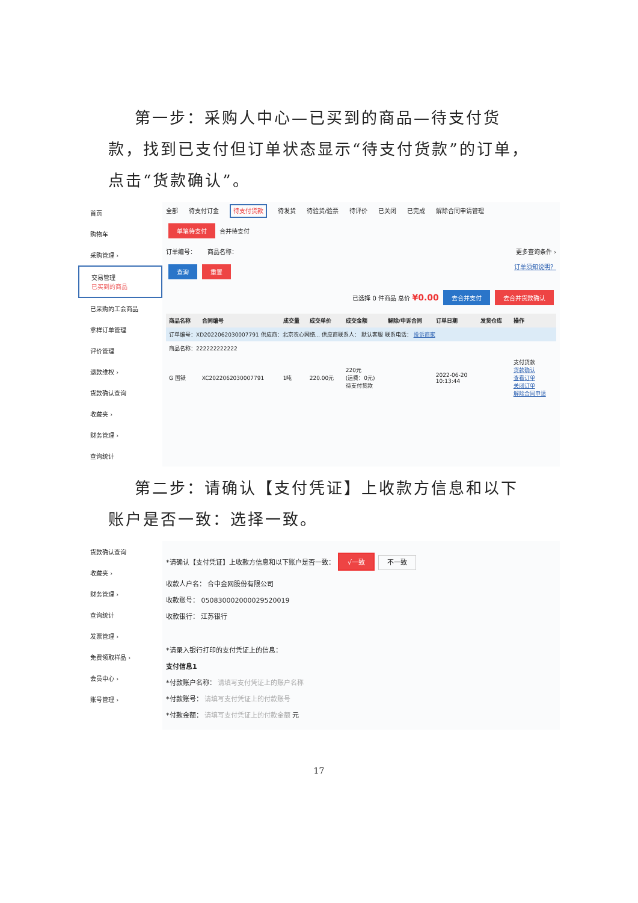第一步：采购人中心—已买到的商品—待支付货款，找到已支付但订单状态显示“待支付货款”的订单，点击“货款确认”。
首页
购物车
采购管理 ›
交易管理
已买到的商品
已采购的工会商品
拿样订单管理
评价管理
退款维权 ›
货款确认查询
收藏夹 ›
财务管理 ›
查询统计
全部 待支付订金 待支付货款 待发货 待验货/验票 待评价 已关闭 已完成 解除合同申请管理
单笔待支付 合并待支付
订单编号： 商品名称： 更多查询条件 ›
查询 重置 订单须知说明？
已选择 0 件商品 总价 ¥0.00 去合并支付 去合并货款确认
| 商品名称 | 合同编号 | 成交量 | 成交单价 | 成交金额 | 解除/申诉合同 | 订单日期 | 发货仓库 | 操作 |
| --- | --- | --- | --- | --- | --- | --- | --- | --- |
| 订单编号：XD2022062030007791 供应商：北京农心网络... 供应商联系人： 默认客服 联系电话： 投诉商家 | | | | | | | | |
| 商品名称：222222222222 | | | | | | | | |
| G 国铁 | XC2022062030007791 | 1吨 | 220.00元 | 220元 (运费：0元) 待支付货款 | | 2022-06-20 10:13:44 | | 支付货款 货款确认 查看订单 关闭订单 解除合同申请 |
第二步：请确认【支付凭证】上收款方信息和以下账户是否一致：选择一致。
货款确认查询
收藏夹 ›
财务管理 ›
查询统计
发票管理 ›
免费领取样品 ›
会员中心 ›
账号管理 ›
*请确认【支付凭证】上收款方信息和以下账户是否一致： √一致 不一致
收款人户名： 合中金网股份有限公司
收款账号： 050830002000029520019
收款银行： 江苏银行
*请录入银行打印的支付凭证上的信息：
支付信息1
*付款账户名称： 请填写支付凭证上的账户名称
*付款账号： 请填写支付凭证上的付款账号
*付款金额： 请填写支付凭证上的付款金额 元
17